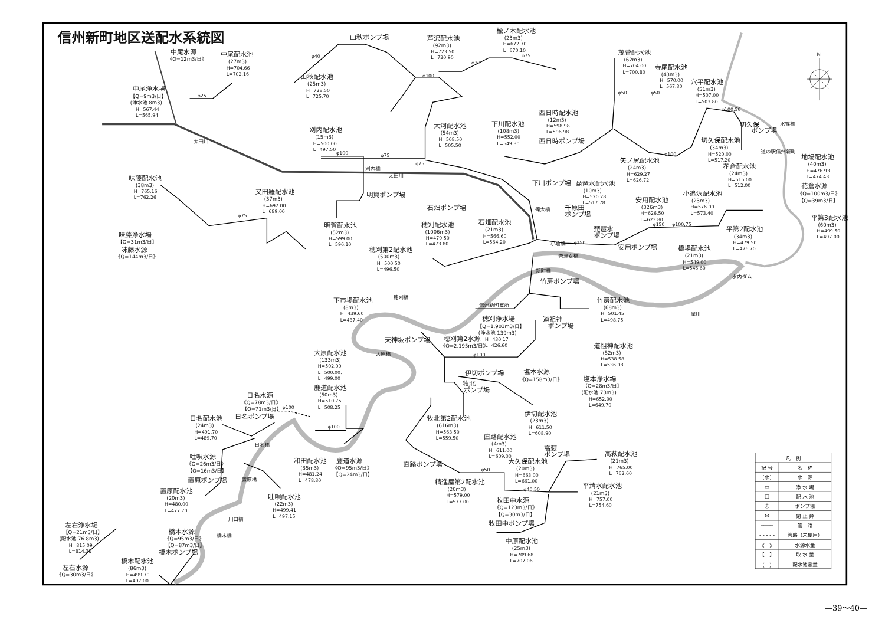信州新町地区送配水系統図
N
山秋ポンプ場
中尾水源
《Q=12m3/日》
中尾配水池
(27m3)
H=704.66
L=702.16
中尾浄水場
【Q=9m3/日】
(浄水池 8m3)
H=567.44
L=565.94
山秋配水池
(25m3)
H=728.50
L=725.70
芦沢配水池
(92m3)
H=723.50
L=720.90
楡ノ木配水池
(23m3)
H=672.70
L=670.10
茂菅配水池
(62m3)
H=704.00
L=700.80
寺尾配水池
(43m3)
H=570.00
L=567.30
穴平配水池
(51m3)
H=507.00
L=503.80
西日時配水池
(12m3)
H=598.98
L=596.98
西日時ポンプ場
下川配水池
(108m3)
H=552.00
L=549.30
大河配水池
(54m3)
H=508.50
L=505.50
刈内配水池
(15m3)
H=500.00
L=497.50
太田川
太田川
刈内橋
切久保
ポンプ場
水篠橋
切久保配水池
(34m3)
H=520.00
L=517.20
道の駅信州新町
矢ノ尻配水池
(24m3)
H=629.27
L=626.72
花倉配水池
(24m3)
H=515.00
L=512.00
地場配水池
(40m3)
H=476.93
L=474.43
花倉水源
《Q=100m3/日》
【Q=39m3/日】
味藤配水池
(38m3)
H=765.16
L=762.26
又田羅配水池
(37m3)
H=692.00
L=689.00
明賀ポンプ場
下川ポンプ場
琵琶水配水池
(10m3)
H=520.28
L=517.78
石畑ポンプ場
篠太橋
安用配水池
(326m3)
H=626.50
L=623.80
小追沢配水池
(23m3)
H=576.00
L=573.40
平第3配水池
(60m3)
H=499.50
L=497.00
明賀配水池
(52m3)
H=599.00
L=596.10
石畑配水池
(21m3)
H=566.60
L=564.20
千原田
ポンプ場
琵琶水
ポンプ場
安用ポンプ場
平第2配水池
(34m3)
H=479.50
L=476.70
穂刈配水池
(1006m3)
H=479.50
L=473.80
味藤浄水場
【Q=31m3/日】
味藤水源
《Q=144m3/日》
穂刈第2配水池
(500m3)
H=500.50
L=496.50
小倉橋
奈津女橋
橋場配水池
(21m3)
H=549.00
L=546.60
新町橋
水内ダム
竹房ポンプ場
穂刈橋
下市場配水池
(8m3)
H=439.60
L=437.40
竹房配水池
(68m3)
H=501.45
L=498.75
信州新町支所
犀川
道祖神
ポンプ場
穂刈浄水場
【Q=1,901m3/日】
(浄水池 139m3)
H=430.17
L=426.60
天神坂ポンプ場
穂刈第2水源
《Q=2,195m3/日》
道祖神配水池
(52m3)
H=538.58
L=536.08
大原配水池
(133m3)
H=502.00
L=500.00、
L=499.00
大原橋
伊切ポンプ場
塩本水源
《Q=158m3/日》
塩本浄水場
【Q=28m3/日】
(配水池 73m3)
H=652.00
L=649.70
牧北
ポンプ場
鹿道配水池
(50m3)
H=510.75
L=508.25
日名水源
《Q=78m3/日》
【Q=71m3/日】
日名ポンプ場
伊切配水池
(23m3)
H=611.50
L=608.90
牧北第2配水池
(616m3)
H=563.50
L=559.50
日名配水池
(24m3)
H=491.70
L=489.70
直路配水池
(4m3)
H=611.00
L=609.00
日名橋
高萩
ポンプ場
高萩配水池
(21m3)
H=765.00
L=762.60
吐唄水源
《Q=26m3/日》
【Q=16m3/日】
和田配水池
(35m3)
H=481.24
L=478.80
鹿道水源
《Q=95m3/日》
【Q=24m3/日】
直路ポンプ場
大久保配水池
(20m3)
H=663.00
L=661.00
置原ポンプ場
置原橋
精進屋第2配水池
(20m3)
H=579.00
L=577.00
平清水配水池
(21m3)
H=757.00
L=754.60
置原配水池
(20m3)
H=480.00
L=477.70
吐唄配水池
(22m3)
H=499.41
L=497.15
牧田中水源
《Q=123m3/日》
【Q=30m3/日】
川口橋
牧田中ポンプ場
左右浄水場
【Q=21m3/日】
(配水池 76.8m3)
H=815.09
L=814.31
橋木水源
《Q=95m3/日》
【Q=87m3/日】
橋木ポンプ場
橋木橋
中原配水池
(25m3)
H=709.68
L=707.06
橋木配水池
(86m3)
H=499.70
L=497.00
左右水源
《Q=30m3/日》
φ40
φ100
φ30
φ75
φ50
φ50
φ100,50
φ100
φ75
φ75
φ100
φ150
φ100,75
φ150
φ75
φ100
φ50
φ40,50
φ100
φ100
φ25
| 凡 例 | |
| --- | --- |
| 記 号 | 名 称 |
| [水] | 水 源 |
| ▭ | 浄 水 場 |
| □ | 配 水 池 |
| Ⓟ | ポンプ場 |
| ⋈ | 閉 止 弁 |
| ──── | 管 路 |
| - - - - - | 管路（未使用） |
| 《 》 | 水源水量 |
| 【 】 | 取 水 量 |
| （ ） | 配水池容量 |
—39〜40—